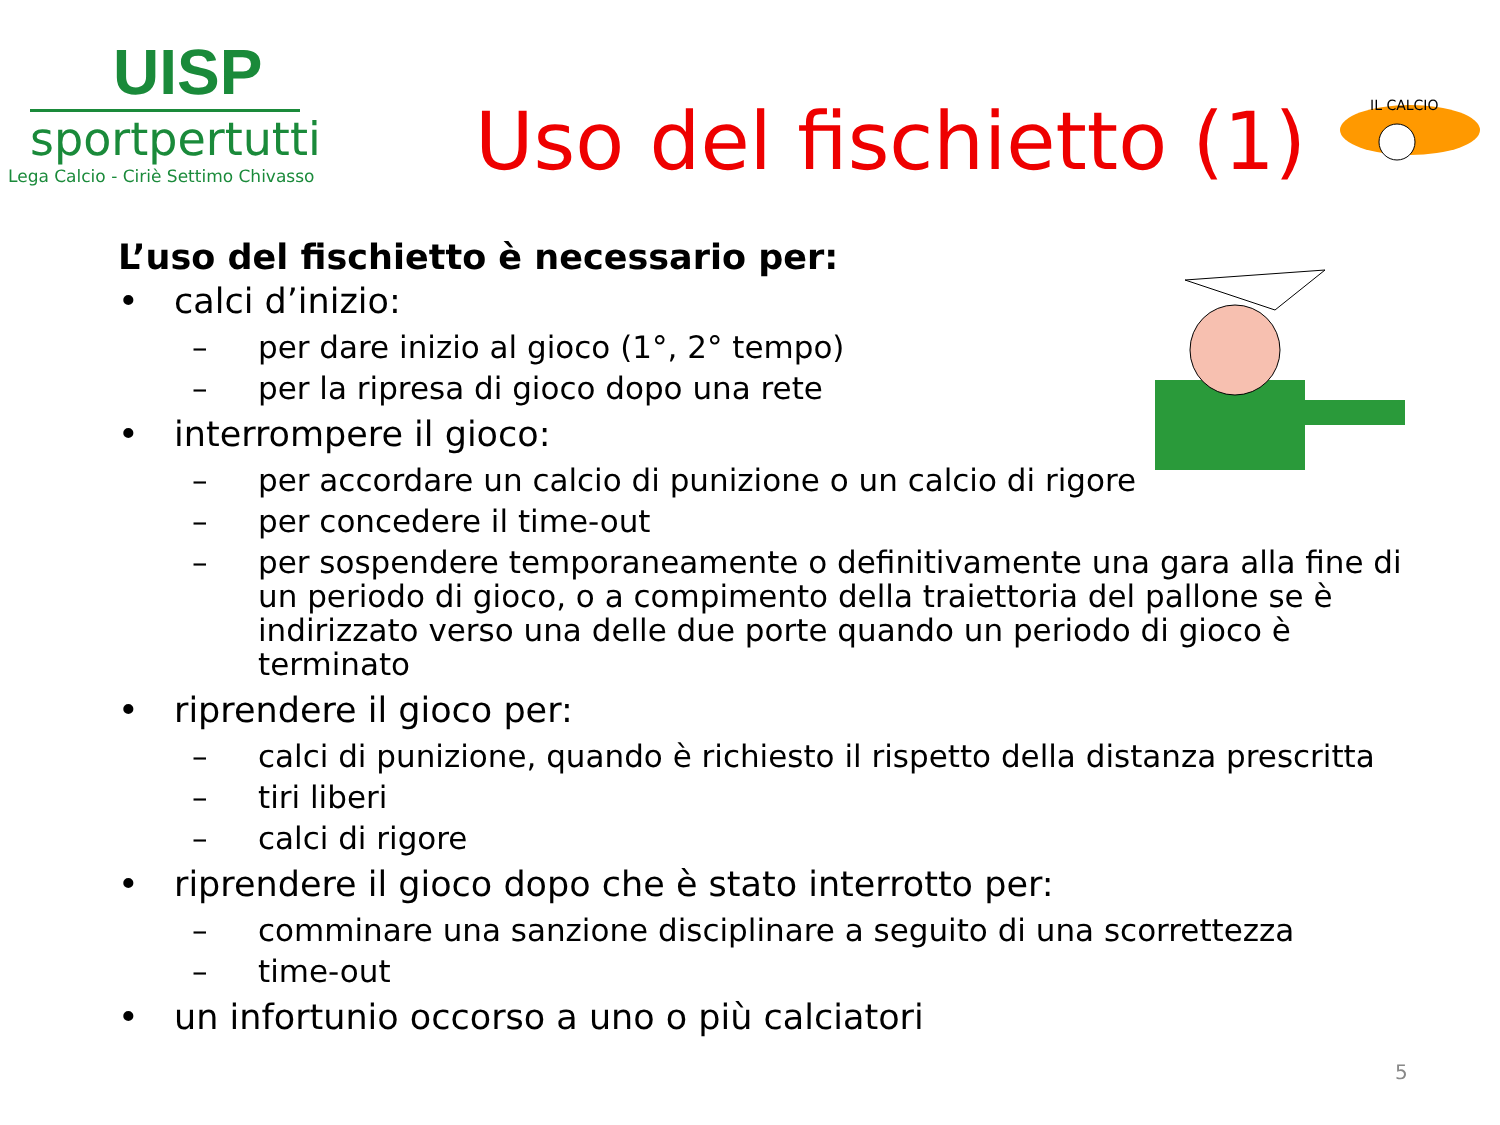UISP
sportpertutti
Lega Calcio - Ciriè Settimo Chivasso
Uso del fischietto (1)
IL CALCIO
L’uso del fischietto è necessario per:
• calci d’inizio:
– per dare inizio al gioco (1°, 2° tempo)
– per la ripresa di gioco dopo una rete
• interrompere il gioco:
– per accordare un calcio di punizione o un calcio di rigore
– per concedere il time-out
– per sospendere temporaneamente o definitivamente una gara alla fine di un periodo di gioco, o a compimento della traiettoria del pallone se è indirizzato verso una delle due porte quando un periodo di gioco è terminato
• riprendere il gioco per:
– calci di punizione, quando è richiesto il rispetto della distanza prescritta
– tiri liberi
– calci di rigore
• riprendere il gioco dopo che è stato interrotto per:
– comminare una sanzione disciplinare a seguito di una scorrettezza
– time-out
• un infortunio occorso a uno o più calciatori
5